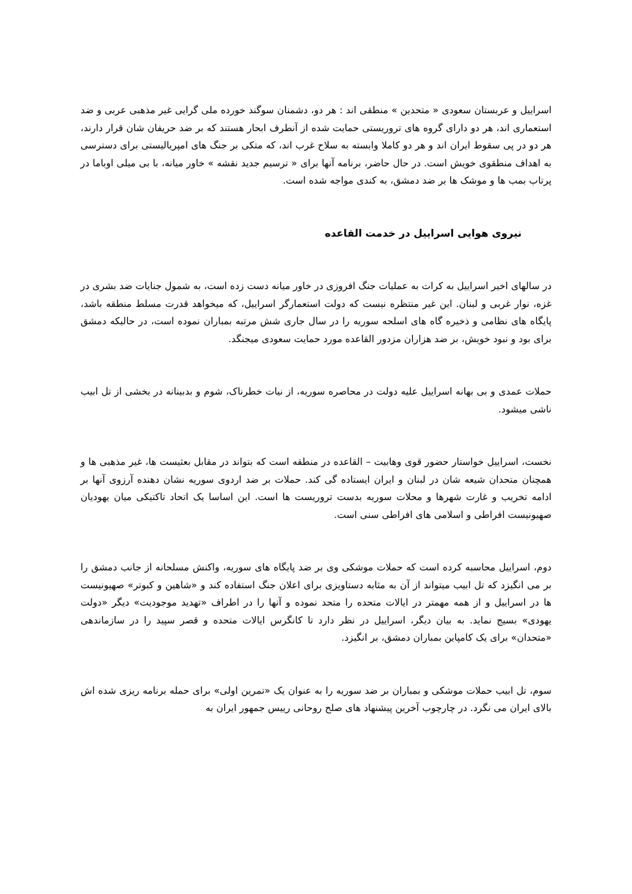اسراییل و عربستان سعودی « متحدین » منطقی اند : هر دو، دشمنان سوگند خورده ملی گرایی غیر مذهبی عربی و ضد استعماری اند، هر دو دارای گروه های تروریستی حمایت شده از آنطرف ابحار هستند که بر ضد حریفان شان قرار دارند، هر دو در پی سقوط ایران اند و هر دو کاملا وابسته به سلاح غرب اند، که متکی بر جنگ های امپریالیستی برای دسترسی به اهداف منطقوی خویش است. در حال حاضر، برنامه آنها برای « ترسیم جدید نقشه » خاور میانه، با بی میلی اوباما در پرتاب بمب ها و موشک ها بر ضد دمشق، به کندی مواجه شده است.
نیروی هوایی اسراییل در خدمت القاعده
در سالهای اخیر اسراییل به کرات به عملیات جنگ افروزی در خاور میانه دست زده است، به شمول جنایات ضد بشری در غزه، نوار غربی و لبنان. این غیر منتظره نیست که دولت استعمارگر اسراییل، که میخواهد قدرت مسلط منطقه باشد، پایگاه های نظامی و ذخیره گاه های اسلحه سوریه را در سال جاری شش مرتبه بمباران نموده است، در حالیکه دمشق برای بود و نبود خویش، بر ضد هزاران مزدور القاعده مورد حمایت سعودی میجنگد.
حملات عمدی و بی بهانه اسراییل علیه دولت در محاصره سوریه، از نیات خطرناک، شوم و بدبینانه در بخشی از تل ابیب ناشی میشود.
نخست، اسراییل خواستار حضور قوی وهابیت – القاعده در منطقه است که بتواند در مقابل بعثیست ها، غیر مذهبی ها و همچنان متحدان شیعه شان در لبنان و ایران ایستاده گی کند. حملات بر ضد اردوی سوریه نشان دهنده آرزوی آنها بر ادامه تخریب و غارت شهرها و محلات سوریه بدست تروریست ها است. این اساسا یک اتحاد تاکتیکی میان یهودیان صهیونیست افراطی و اسلامی های افراطی سنی است.
دوم، اسراییل محاسبه کرده است که حملات موشکی وی بر ضد پایگاه های سوریه، واکنش مسلحانه از جانب دمشق را بر می انگیزد که تل ابیب میتواند از آن به مثابه دستاویزی برای اعلان جنگ استفاده کند و «شاهین و کبوتر» صهیونیست ها در اسراییل و از همه مهمتر در ایالات متحده را متحد نموده و آنها را در اطراف «تهدید موجودیت» دیگر «دولت یهودی» بسیج نماید. به بیان دیگر، اسراییل در نظر دارد تا کانگرس ایالات متحده و قصر سپید را در سازماندهی «متحدان» برای یک کامپاین بمباران دمشق، بر انگیزد.
سوم، تل ابیب حملات موشکی و بمباران بر ضد سوریه را به عنوان یک «تمرین اولی» برای حمله برنامه ریزی شده اش بالای ایران می نگرد. در چارچوب آخرین پیشنهاد های صلح روحانی رییس جمهور ایران به